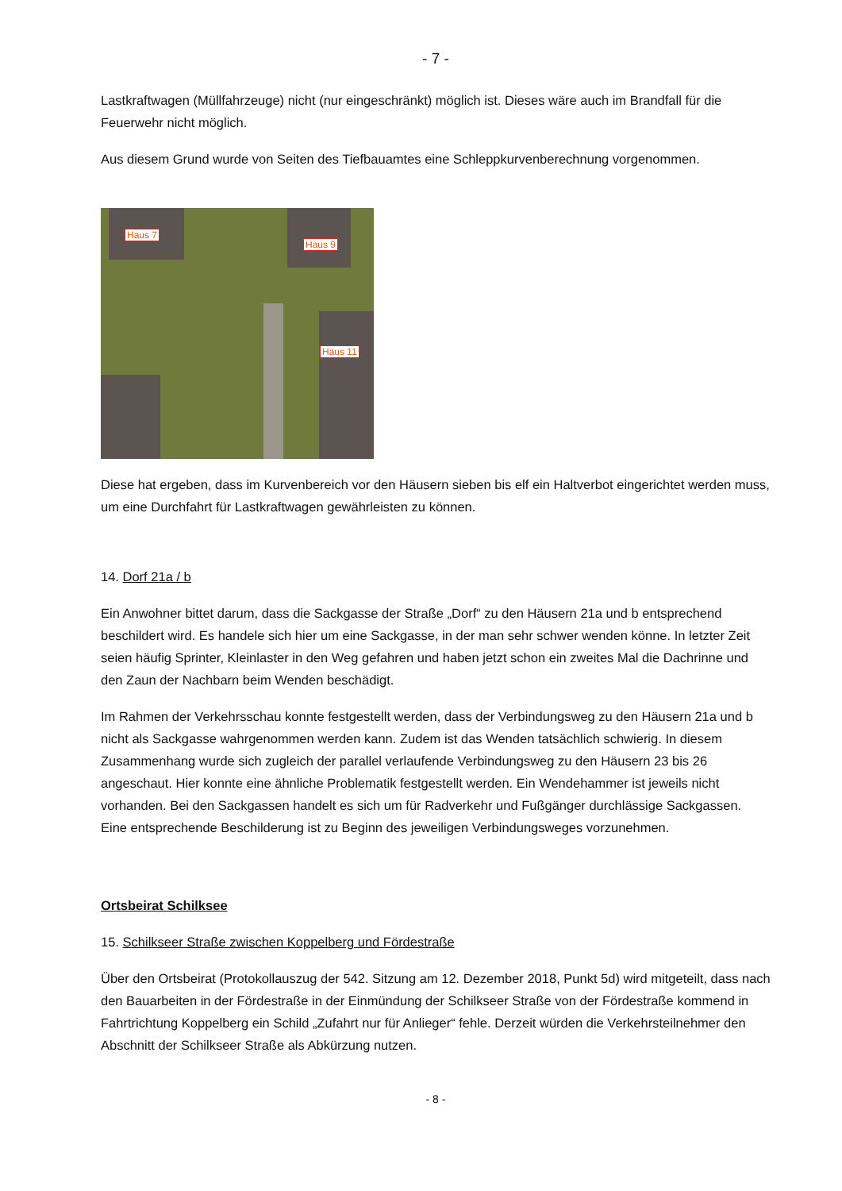- 7 -
Lastkraftwagen (Müllfahrzeuge) nicht (nur eingeschränkt) möglich ist. Dieses wäre auch im Brandfall für die Feuerwehr nicht möglich.
Aus diesem Grund wurde von Seiten des Tiefbauamtes eine Schleppkurvenberechnung vorgenommen.
Haus 7
Haus 9
Haus 11
Diese hat ergeben, dass im Kurvenbereich vor den Häusern sieben bis elf ein Haltverbot eingerichtet werden muss, um eine Durchfahrt für Lastkraftwagen gewährleisten zu können.
14. Dorf 21a / b
Ein Anwohner bittet darum, dass die Sackgasse der Straße „Dorf“ zu den Häusern 21a und b entsprechend beschildert wird. Es handele sich hier um eine Sackgasse, in der man sehr schwer wenden könne. In letzter Zeit seien häufig Sprinter, Kleinlaster in den Weg gefahren und haben jetzt schon ein zweites Mal die Dachrinne und den Zaun der Nachbarn beim Wenden beschädigt.
Im Rahmen der Verkehrsschau konnte festgestellt werden, dass der Verbindungsweg zu den Häusern 21a und b nicht als Sackgasse wahrgenommen werden kann. Zudem ist das Wenden tatsächlich schwierig. In diesem Zusammenhang wurde sich zugleich der parallel verlaufende Verbindungsweg zu den Häusern 23 bis 26 angeschaut. Hier konnte eine ähnliche Problematik festgestellt werden. Ein Wendehammer ist jeweils nicht vorhanden. Bei den Sackgassen handelt es sich um für Radverkehr und Fußgänger durchlässige Sackgassen. Eine entsprechende Beschilderung ist zu Beginn des jeweiligen Verbindungsweges vorzunehmen.
Ortsbeirat Schilksee
15. Schilkseer Straße zwischen Koppelberg und Fördestraße
Über den Ortsbeirat (Protokollauszug der 542. Sitzung am 12. Dezember 2018, Punkt 5d) wird mitgeteilt, dass nach den Bauarbeiten in der Fördestraße in der Einmündung der Schilkseer Straße von der Fördestraße kommend in Fahrtrichtung Koppelberg ein Schild „Zufahrt nur für Anlieger“ fehle. Derzeit würden die Verkehrsteilnehmer den Abschnitt der Schilkseer Straße als Abkürzung nutzen.
- 8 -